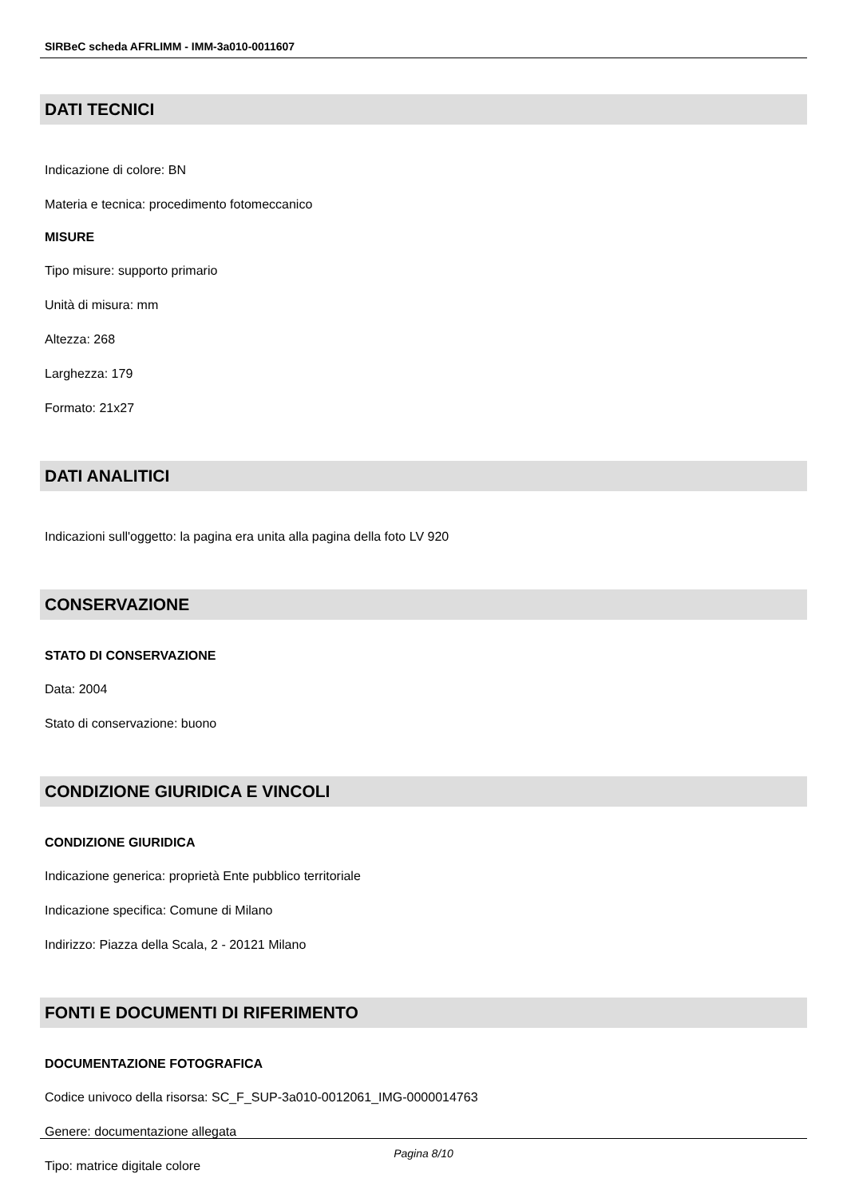SIRBeC scheda AFRLIMM - IMM-3a010-0011607
DATI TECNICI
Indicazione di colore: BN
Materia e tecnica: procedimento fotomeccanico
MISURE
Tipo misure: supporto primario
Unità di misura: mm
Altezza: 268
Larghezza: 179
Formato: 21x27
DATI ANALITICI
Indicazioni sull'oggetto: la pagina era unita alla pagina della foto LV 920
CONSERVAZIONE
STATO DI CONSERVAZIONE
Data: 2004
Stato di conservazione: buono
CONDIZIONE GIURIDICA E VINCOLI
CONDIZIONE GIURIDICA
Indicazione generica: proprietà Ente pubblico territoriale
Indicazione specifica: Comune di Milano
Indirizzo: Piazza della Scala, 2 - 20121 Milano
FONTI E DOCUMENTI DI RIFERIMENTO
DOCUMENTAZIONE FOTOGRAFICA
Codice univoco della risorsa: SC_F_SUP-3a010-0012061_IMG-0000014763
Genere: documentazione allegata
Tipo: matrice digitale colore
Pagina 8/10